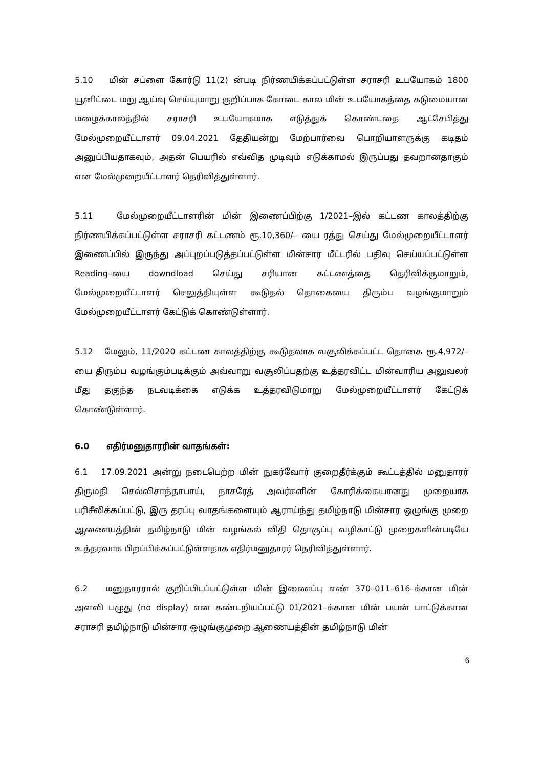5.10 மின் சப்ளை கோர்டு 11(2) ன்படி நிர்ணயிக்கப்பட்டுள்ள சராசரி உபயோகம் 1800 யூனிட்டை மறு ஆய்வு செய்யுமாறு குறிப்பாக கோடை கால மின் உபயோகத்தை கடுமையான மழைக்காலத்தில் சராசரி உபயோகமாக எடுத்துக் கொண்டதை ஆட்சேபித்து மேல்முறையீட்டாளர் 09.04.2021 தேதியன்று மேற்பார்வை பொறியாளருக்கு கடிதம் அனுப்பியதாகவும், அதன் பெயரில் எவ்வித முடிவும் எடுக்காமல் இருப்பது தவறானதாகும் என மேல்முறையீட்டாளர் தெரிவித்துள்ளார்.
5.11 மேல்முறையீட்டாளரின் மின் இணைப்பிற்கு 1/2021–இல் கட்டண காலத்திற்கு நிர்ணயிக்கப்பட்டுள்ள சராசரி கட்டணம் ரூ.10,360/– யை ரத்து செய்து மேல்முறையீட்டாளர் இணைப்பில் இருந்து அப்புறப்படுத்தப்பட்டுள்ள மின்சார மீட்டரில் பதிவு செய்யப்பட்டுள்ள Reading–யை downdload செய்து சரியான கட்டணத்தை தெரிவிக்குமாறும், மேல்முறையீட்டாளர் செலுத்தியுள்ள கூடுதல் தொகையை திரும்ப வழங்குமாறும் மேல்முறையீட்டாளர் கேட்டுக் கொண்டுள்ளார்.
5.12 மேலும், 11/2020 கட்டண காலத்திற்கு கூடுதலாக வசூலிக்கப்பட்ட தொகை ரூ.4,972/– யை திரும்ப வழங்கும்படிக்கும் அவ்வாறு வசூலிப்பதற்கு உத்தரவிட்ட மின்வாரிய அலுவலர் மீது தகுந்த நடவடிக்கை எடுக்க உத்தரவிடுமாறு மேல்முறையீட்டாளர் கேட்டுக் கொண்டுள்ளார்.
6.0 எதிர்மனுதாரரின் வாதங்கள்:
6.1 17.09.2021 அன்று நடைபெற்ற மின் நுகர்வோர் குறைதீர்க்கும் கூட்டத்தில் மனுதாரர் திருமதி செல்விசாந்தாபாய், நாசரேத் அவர்களின் கோரிக்கையானது முறையாக பரிசீலிக்கப்பட்டு, இரு தரப்பு வாதங்களையும் ஆராய்ந்து தமிழ்நாடு மின்சார ஒழுங்கு முறை ஆணையத்தின் தமிழ்நாடு மின் வழங்கல் விதி தொகுப்பு வழிகாட்டு முறைகளின்படியே உத்தரவாக பிறப்பிக்கப்பட்டுள்ளதாக எதிர்மனுதாரர் தெரிவித்துள்ளார்.
6.2 மனுதாரரால் குறிப்பிடப்பட்டுள்ள மின் இணைப்பு எண் 370–011–616–க்கான மின் அளவி பழுது (no display) என கண்டறியப்பட்டு 01/2021–க்கான மின் பயன் பாட்டுக்கான சராசரி தமிழ்நாடு மின்சார ஒழுங்குமுறை ஆணையத்தின் தமிழ்நாடு மின்
6